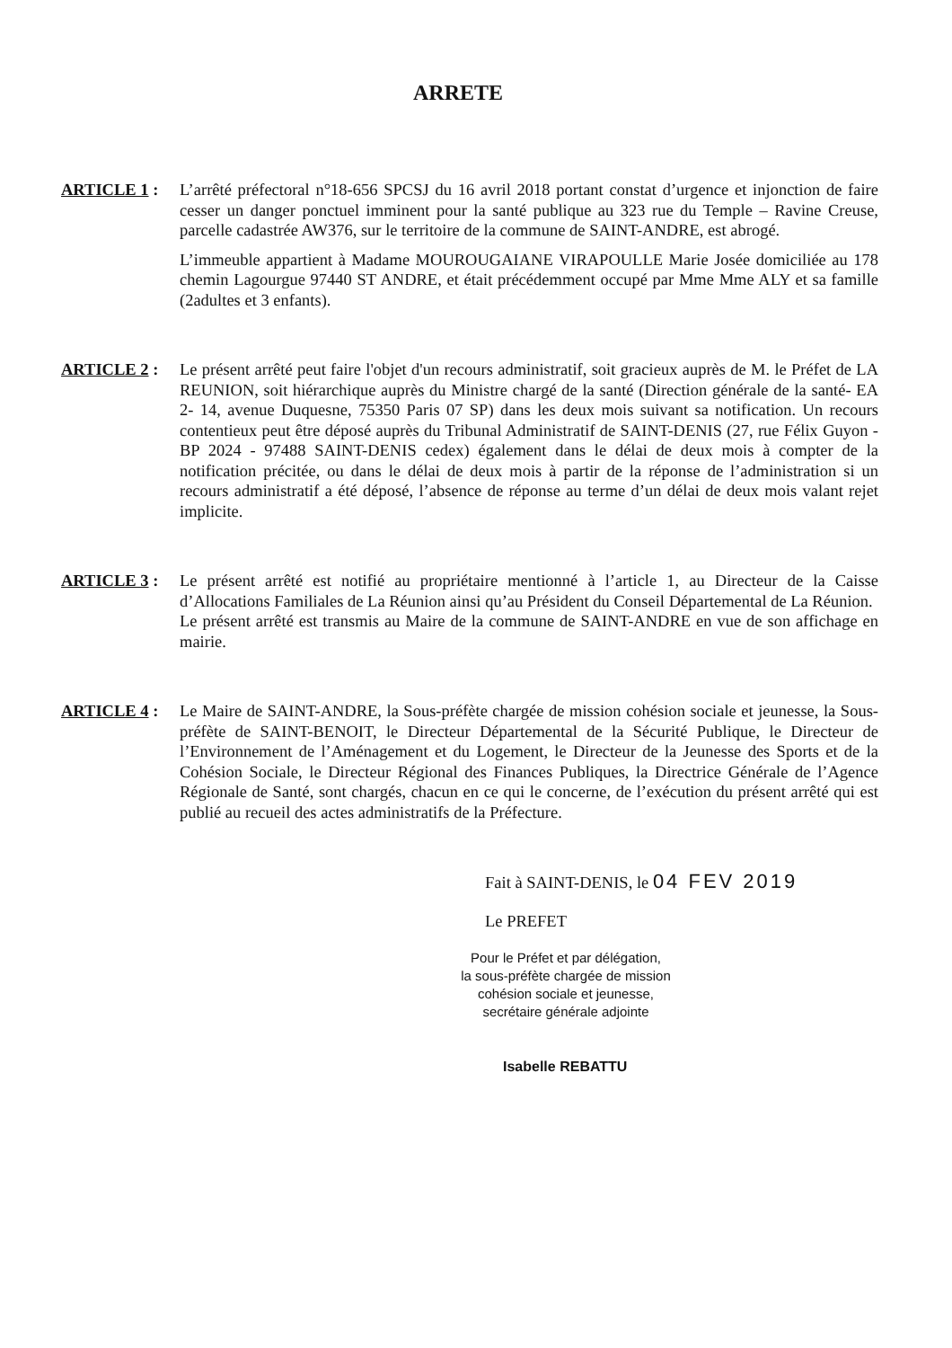ARRETE
ARTICLE 1 : L’arrêté préfectoral n°18-656 SPCSJ du 16 avril 2018 portant constat d’urgence et injonction de faire cesser un danger ponctuel imminent pour la santé publique au 323 rue du Temple – Ravine Creuse, parcelle cadastrée AW376, sur le territoire de la commune de SAINT-ANDRE, est abrogé.
L’immeuble appartient à Madame MOUROUGAIANE VIRAPOULLE Marie Josée domiciliée au 178 chemin Lagourgue 97440 ST ANDRE, et était précédemment occupé par Mme Mme ALY et sa famille (2adultes et 3 enfants).
ARTICLE 2 : Le présent arrêté peut faire l'objet d'un recours administratif, soit gracieux auprès de M. le Préfet de LA REUNION, soit hiérarchique auprès du Ministre chargé de la santé (Direction générale de la santé- EA 2- 14, avenue Duquesne, 75350 Paris 07 SP) dans les deux mois suivant sa notification. Un recours contentieux peut être déposé auprès du Tribunal Administratif de SAINT-DENIS (27, rue Félix Guyon - BP 2024 - 97488 SAINT-DENIS cedex) également dans le délai de deux mois à compter de la notification précitée, ou dans le délai de deux mois à partir de la réponse de l’administration si un recours administratif a été déposé, l’absence de réponse au terme d’un délai de deux mois valant rejet implicite.
ARTICLE 3 : Le présent arrêté est notifié au propriétaire mentionné à l’article 1, au Directeur de la Caisse d’Allocations Familiales de La Réunion ainsi qu’au Président du Conseil Départemental de La Réunion.
Le présent arrêté est transmis au Maire de la commune de SAINT-ANDRE en vue de son affichage en mairie.
ARTICLE 4 : Le Maire de SAINT-ANDRE, la Sous-préfète chargée de mission cohésion sociale et jeunesse, la Sous-préfète de SAINT-BENOIT, le Directeur Départemental de la Sécurité Publique, le Directeur de l’Environnement de l’Aménagement et du Logement, le Directeur de la Jeunesse des Sports et de la Cohésion Sociale, le Directeur Régional des Finances Publiques, la Directrice Générale de l’Agence Régionale de Santé, sont chargés, chacun en ce qui le concerne, de l’exécution du présent arrêté qui est publié au recueil des actes administratifs de la Préfecture.
Fait à SAINT-DENIS, le 04 FEV 2019
Le PREFET
Pour le Préfet et par délégation,
la sous-préfète chargée de mission
cohésion sociale et jeunesse,
secrétaire générale adjointe
Isabelle REBATTU